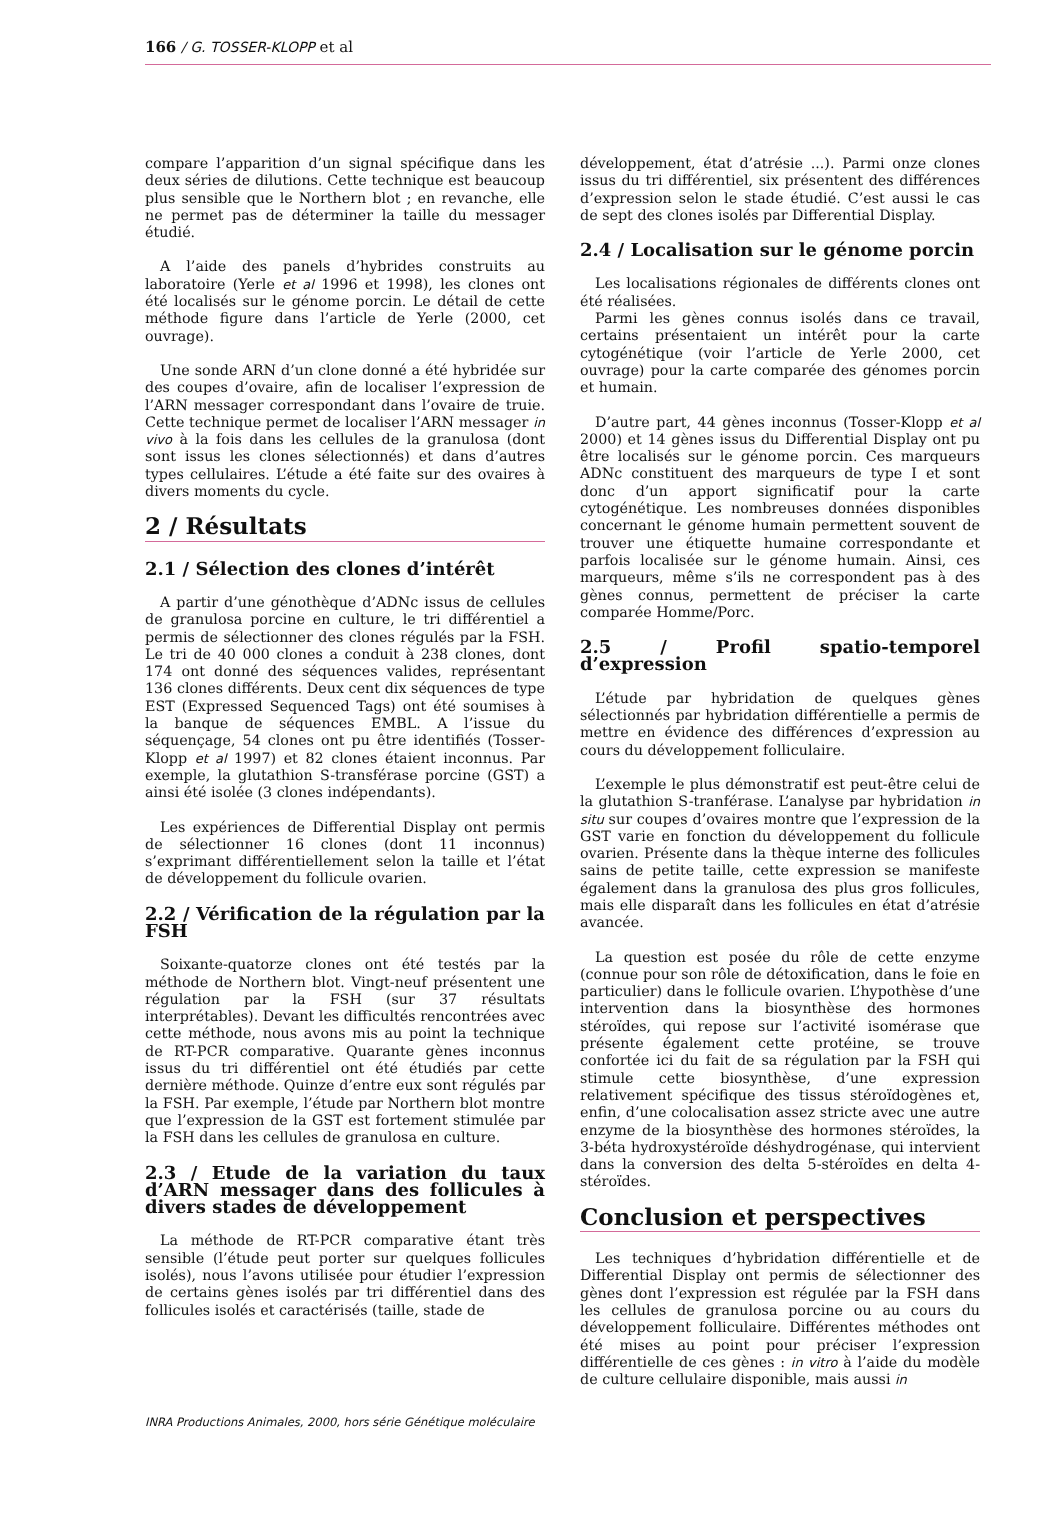166 / G. TOSSER-KLOPP et al
compare l’apparition d’un signal spécifique dans les deux séries de dilutions. Cette technique est beaucoup plus sensible que le Northern blot ; en revanche, elle ne permet pas de déterminer la taille du messager étudié.
A l’aide des panels d’hybrides construits au laboratoire (Yerle et al 1996 et 1998), les clones ont été localisés sur le génome porcin. Le détail de cette méthode figure dans l’article de Yerle (2000, cet ouvrage).
Une sonde ARN d’un clone donné a été hybridée sur des coupes d’ovaire, afin de localiser l’expression de l’ARN messager correspondant dans l’ovaire de truie. Cette technique permet de localiser l’ARN messager in vivo à la fois dans les cellules de la granulosa (dont sont issus les clones sélectionnés) et dans d’autres types cellulaires. L’étude a été faite sur des ovaires à divers moments du cycle.
2 / Résultats
2.1 / Sélection des clones d’intérêt
A partir d’une génothèque d’ADNc issus de cellules de granulosa porcine en culture, le tri différentiel a permis de sélectionner des clones régulés par la FSH. Le tri de 40 000 clones a conduit à 238 clones, dont 174 ont donné des séquences valides, représentant 136 clones différents. Deux cent dix séquences de type EST (Expressed Sequenced Tags) ont été soumises à la banque de séquences EMBL. A l’issue du séquençage, 54 clones ont pu être identifiés (Tosser-Klopp et al 1997) et 82 clones étaient inconnus. Par exemple, la glutathion S-transférase porcine (GST) a ainsi été isolée (3 clones indépendants).
Les expériences de Differential Display ont permis de sélectionner 16 clones (dont 11 inconnus) s’exprimant différentiellement selon la taille et l’état de développement du follicule ovarien.
2.2 / Vérification de la régulation par la FSH
Soixante-quatorze clones ont été testés par la méthode de Northern blot. Vingt-neuf présentent une régulation par la FSH (sur 37 résultats interprétables). Devant les difficultés rencontrées avec cette méthode, nous avons mis au point la technique de RT-PCR comparative. Quarante gènes inconnus issus du tri différentiel ont été étudiés par cette dernière méthode. Quinze d’entre eux sont régulés par la FSH. Par exemple, l’étude par Northern blot montre que l’expression de la GST est fortement stimulée par la FSH dans les cellules de granulosa en culture.
2.3 / Etude de la variation du taux d’ARN messager dans des follicules à divers stades de développement
La méthode de RT-PCR comparative étant très sensible (l’étude peut porter sur quelques follicules isolés), nous l’avons utilisée pour étudier l’expression de certains gènes isolés par tri différentiel dans des follicules isolés et caractérisés (taille, stade de
développement, état d’atrésie ...). Parmi onze clones issus du tri différentiel, six présentent des différences d’expression selon le stade étudié. C’est aussi le cas de sept des clones isolés par Differential Display.
2.4 / Localisation sur le génome porcin
Les localisations régionales de différents clones ont été réalisées.
Parmi les gènes connus isolés dans ce travail, certains présentaient un intérêt pour la carte cytogénétique (voir l’article de Yerle 2000, cet ouvrage) pour la carte comparée des génomes porcin et humain.
D’autre part, 44 gènes inconnus (Tosser-Klopp et al 2000) et 14 gènes issus du Differential Display ont pu être localisés sur le génome porcin. Ces marqueurs ADNc constituent des marqueurs de type I et sont donc d’un apport significatif pour la carte cytogénétique. Les nombreuses données disponibles concernant le génome humain permettent souvent de trouver une étiquette humaine correspondante et parfois localisée sur le génome humain. Ainsi, ces marqueurs, même s’ils ne correspondent pas à des gènes connus, permettent de préciser la carte comparée Homme/Porc.
2.5 / Profil spatio-temporel d’expression
L’étude par hybridation de quelques gènes sélectionnés par hybridation différentielle a permis de mettre en évidence des différences d’expression au cours du développement folliculaire.
L’exemple le plus démonstratif est peut-être celui de la glutathion S-tranférase. L’analyse par hybridation in situ sur coupes d’ovaires montre que l’expression de la GST varie en fonction du développement du follicule ovarien. Présente dans la thèque interne des follicules sains de petite taille, cette expression se manifeste également dans la granulosa des plus gros follicules, mais elle disparaît dans les follicules en état d’atrésie avancée.
La question est posée du rôle de cette enzyme (connue pour son rôle de détoxification, dans le foie en particulier) dans le follicule ovarien. L’hypothèse d’une intervention dans la biosynthèse des hormones stéroïdes, qui repose sur l’activité isomérase que présente également cette protéine, se trouve confortée ici du fait de sa régulation par la FSH qui stimule cette biosynthèse, d’une expression relativement spécifique des tissus stéroïdogènes et, enfin, d’une colocalisation assez stricte avec une autre enzyme de la biosynthèse des hormones stéroïdes, la 3-béta hydroxystéroïde déshydrogénase, qui intervient dans la conversion des delta 5-stéroïdes en delta 4-stéroïdes.
Conclusion et perspectives
Les techniques d’hybridation différentielle et de Differential Display ont permis de sélectionner des gènes dont l’expression est régulée par la FSH dans les cellules de granulosa porcine ou au cours du développement folliculaire. Différentes méthodes ont été mises au point pour préciser l’expression différentielle de ces gènes : in vitro à l’aide du modèle de culture cellulaire disponible, mais aussi in
INRA Productions Animales, 2000, hors série Génétique moléculaire